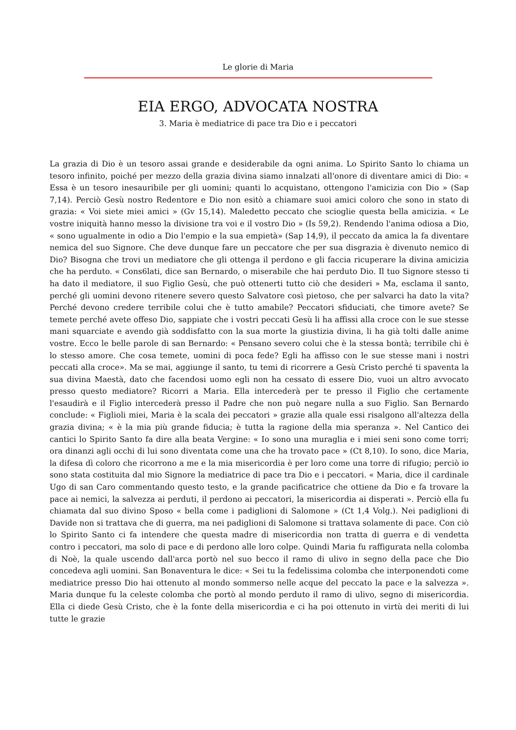Le glorie di Maria
EIA ERGO, ADVOCATA NOSTRA
3. Maria è mediatrice di pace tra Dio e i peccatori
La grazia di Dio è un tesoro assai grande e desiderabile da ogni anima. Lo Spirito Santo lo chiama un tesoro infinito, poiché per mezzo della grazia divina siamo innalzati all'onore di diventare amici di Dio: « Essa è un tesoro inesauribile per gli uomini; quanti lo acquistano, ottengono l'amicizia con Dio » (Sap 7,14). Perciò Gesù nostro Redentore e Dio non esitò a chiamare suoi amici coloro che sono in stato di grazia: « Voi siete miei amici » (Gv 15,14). Maledetto peccato che scioglie questa bella amicizia. « Le vostre iniquità hanno messo la divisione tra voi e il vostro Dio » (Is 59,2). Rendendo l'anima odiosa a Dio, « sono ugualmente in odio a Dio l'empio e la sua empietà» (Sap 14,9), il peccato da amica la fa diventare nemica del suo Signore. Che deve dunque fare un peccatore che per sua disgrazia è divenuto nemico di Dio? Bisogna che trovi un mediatore che gli ottenga il perdono e gli faccia ricuperare la divina amicizia che ha perduto. « Cons6lati, dice san Bernardo, o miserabile che hai perduto Dio. Il tuo Signore stesso ti ha dato il mediatore, il suo Figlio Gesù, che può ottenerti tutto ciò che desideri » Ma, esclama il santo, perché gli uomini devono ritenere severo questo Salvatore così pietoso, che per salvarci ha dato la vita? Perché devono credere terribile colui che è tutto amabile? Peccatori sfiduciati, che timore avete? Se temete perché avete offeso Dio, sappiate che i vostri peccati Gesù li ha affissi alla croce con le sue stesse mani squarciate e avendo già soddisfatto con la sua morte la giustizia divina, li ha già tolti dalle anime vostre. Ecco le belle parole di san Bernardo: « Pensano severo colui che è la stessa bontà; terribile chi è lo stesso amore. Che cosa temete, uomini di poca fede? Egli ha affisso con le sue stesse mani i nostri peccati alla croce». Ma se mai, aggiunge il santo, tu temi di ricorrere a Gesù Cristo perché ti spaventa la sua divina Maestà, dato che facendosi uomo egli non ha cessato di essere Dio, vuoi un altro avvocato presso questo mediatore? Ricorri a Maria. Ella intercederà per te presso il Figlio che certamente l'esaudirà e il Figlio intercederà presso il Padre che non può negare nulla a suo Figlio. San Bernardo conclude: « Figlioli miei, Maria è la scala dei peccatori » grazie alla quale essi risalgono all'altezza della grazia divina; « è la mia più grande fiducia; è tutta la ragione della mia speranza ». Nel Cantico dei cantici lo Spirito Santo fa dire alla beata Vergine: « Io sono una muraglia e i miei seni sono come torri; ora dinanzi agli occhi di lui sono diventata come una che ha trovato pace » (Ct 8,10). Io sono, dice Maria, la difesa dì coloro che ricorrono a me e la mia misericordia è per loro come una torre di rifugio; perciò io sono stata costituita dal mio Signore la mediatrice di pace tra Dio e i peccatori. « Maria, dice il cardinale Ugo di san Caro commentando questo testo, e la grande pacificatrice che ottiene da Dio e fa trovare la pace ai nemici, la salvezza ai perduti, il perdono ai peccatori, la misericordia ai disperati ». Perciò ella fu chiamata dal suo divino Sposo « bella come i padiglioni di Salomone » (Ct 1,4 Volg.). Nei padiglioni di Davide non si trattava che di guerra, ma nei padiglioni di Salomone si trattava solamente di pace. Con ciò lo Spirito Santo ci fa intendere che questa madre di misericordia non tratta di guerra e di vendetta contro i peccatori, ma solo di pace e di perdono alle loro colpe. Quindi Maria fu raffigurata nella colomba di Noè, la quale uscendo dall'arca portò nel suo becco il ramo di ulivo in segno della pace che Dio concedeva agli uomini. San Bonaventura le dice: « Sei tu la fedelissima colomba che interponendoti come mediatrice presso Dio hai ottenuto al mondo sommerso nelle acque del peccato la pace e la salvezza ». Maria dunque fu la celeste colomba che portò al mondo perduto il ramo di ulivo, segno di misericordia. Ella ci diede Gesù Cristo, che è la fonte della misericordia e ci ha poi ottenuto in virtù dei meriti di lui tutte le grazie